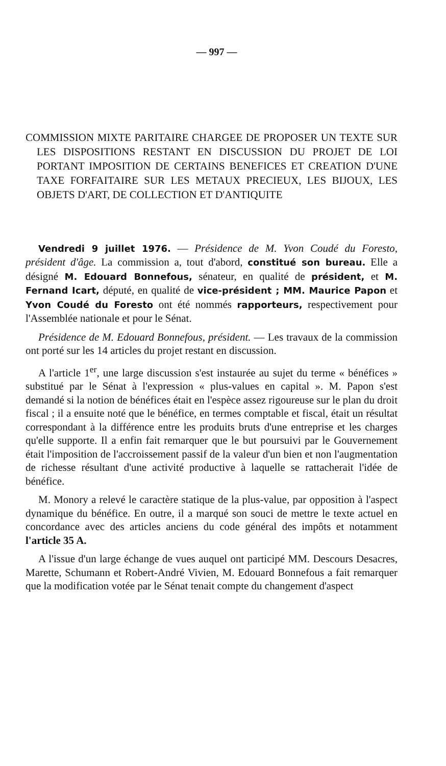— 997 —
COMMISSION MIXTE PARITAIRE CHARGEE DE PROPOSER UN TEXTE SUR LES DISPOSITIONS RESTANT EN DISCUSSION DU PROJET DE LOI PORTANT IMPOSITION DE CERTAINS BENEFICES ET CREATION D'UNE TAXE FORFAITAIRE SUR LES METAUX PRECIEUX, LES BIJOUX, LES OBJETS D'ART, DE COLLECTION ET D'ANTIQUITE
Vendredi 9 juillet 1976. — Présidence de M. Yvon Coudé du Foresto, président d'âge. La commission a, tout d'abord, constitué son bureau. Elle a désigné M. Edouard Bonnefous, sénateur, en qualité de président, et M. Fernand Icart, député, en qualité de vice-président ; MM. Maurice Papon et Yvon Coudé du Foresto ont été nommés rapporteurs, respectivement pour l'Assemblée nationale et pour le Sénat.
Présidence de M. Edouard Bonnefous, président. — Les travaux de la commission ont porté sur les 14 articles du projet restant en discussion.
A l'article 1<sup>er</sup>, une large discussion s'est instaurée au sujet du terme « bénéfices » substitué par le Sénat à l'expression « plus-values en capital ». M. Papon s'est demandé si la notion de bénéfices était en l'espèce assez rigoureuse sur le plan du droit fiscal ; il a ensuite noté que le bénéfice, en termes comptable et fiscal, était un résultat correspondant à la différence entre les produits bruts d'une entreprise et les charges qu'elle supporte. Il a enfin fait remarquer que le but poursuivi par le Gouvernement était l'imposition de l'accroissement passif de la valeur d'un bien et non l'augmentation de richesse résultant d'une activité productive à laquelle se rattacherait l'idée de bénéfice.
M. Monory a relevé le caractère statique de la plus-value, par opposition à l'aspect dynamique du bénéfice. En outre, il a marqué son souci de mettre le texte actuel en concordance avec des articles anciens du code général des impôts et notamment l'article 35 A.
A l'issue d'un large échange de vues auquel ont participé MM. Descours Desacres, Marette, Schumann et Robert-André Vivien, M. Edouard Bonnefous a fait remarquer que la modification votée par le Sénat tenait compte du changement d'aspect